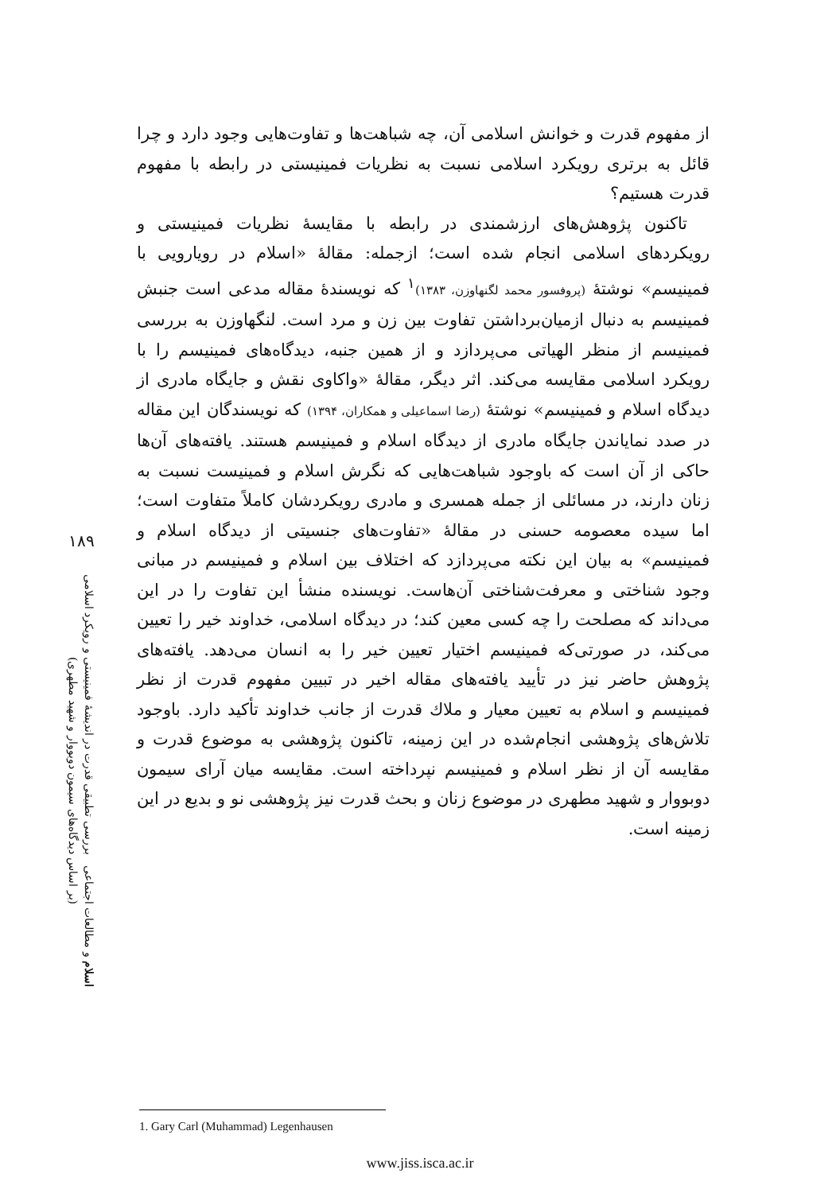از مفهوم قدرت و خوانش اسلامی آن، چه شباهت‌ها و تفاوت‌هایی وجود دارد و چرا قائل به برتری رویکرد اسلامی نسبت به نظریات فمینیستی در رابطه با مفهوم قدرت هستیم؟
تاکنون پژوهش‌های ارزشمندی در رابطه با مقایسهٔ نظریات فمینیستی و رویکردهای اسلامی انجام شده است؛ ازجمله: مقالهٔ «اسلام در رویارویی با فمینیسم» نوشتهٔ (پروفسور محمد لگنهاوزن، ۱۳۸۳)<sup>۱</sup> که نویسندهٔ مقاله مدعی است جنبش فمینیسم به دنبال ازمیان‌برداشتن تفاوت بین زن و مرد است. لنگهاوزن به بررسی فمینیسم از منظر الهیاتی می‌پردازد و از همین جنبه، دیدگاه‌های فمینیسم را با رویکرد اسلامی مقایسه می‌کند. اثر دیگر، مقالهٔ «واکاوی نقش و جایگاه مادری از دیدگاه اسلام و فمینیسم» نوشتهٔ (رضا اسماعیلی و همکاران، ۱۳۹۴) که نویسندگان این مقاله در صدد نمایاندن جایگاه مادری از دیدگاه اسلام و فمینیسم هستند. یافته‌های آن‌ها حاکی از آن است که باوجود شباهت‌هایی که نگرش اسلام و فمینیست نسبت به زنان دارند، در مسائلی از جمله همسری و مادری رویکردشان کاملاً متفاوت است؛ اما سیده معصومه حسنی در مقالهٔ «تفاوت‌های جنسیتی از دیدگاه اسلام و فمینیسم» به بیان این نکته می‌پردازد که اختلاف بین اسلام و فمینیسم در مبانی وجود شناختی و معرفت‌شناختی آن‌هاست. نویسنده منشأ این تفاوت را در این می‌داند که مصلحت را چه کسی معین کند؛ در دیدگاه اسلامی، خداوند خیر را تعیین می‌کند، در صورتی‌که فمینیسم اختیار تعیین خیر را به انسان می‌دهد. یافته‌های پژوهش حاضر نیز در تأیید یافته‌های مقاله اخیر در تبیین مفهوم قدرت از نظر فمینیسم و اسلام به تعیین معیار و ملاك قدرت از جانب خداوند تأکید دارد. باوجود تلاش‌های پژوهشی انجام‌شده در این زمینه، تاکنون پژوهشی به موضوع قدرت و مقایسه آن از نظر اسلام و فمینیسم نپرداخته است. مقایسه میان آرای سیمون دوبووار و شهید مطهری در موضوع زنان و بحث قدرت نیز پژوهشی نو و بدیع در این زمینه است.
۱۸۹
اسلام و مطالعات اجتماعی بررسی تطبیقی قدرت در اندیشهٔ فمینیستی و رویکرد اسلامی
(بر اساس دیدگاه‌های سیمون دوبووار و شهید مطهری)
1. Gary Carl (Muhammad) Legenhausen
www.jiss.isca.ac.ir